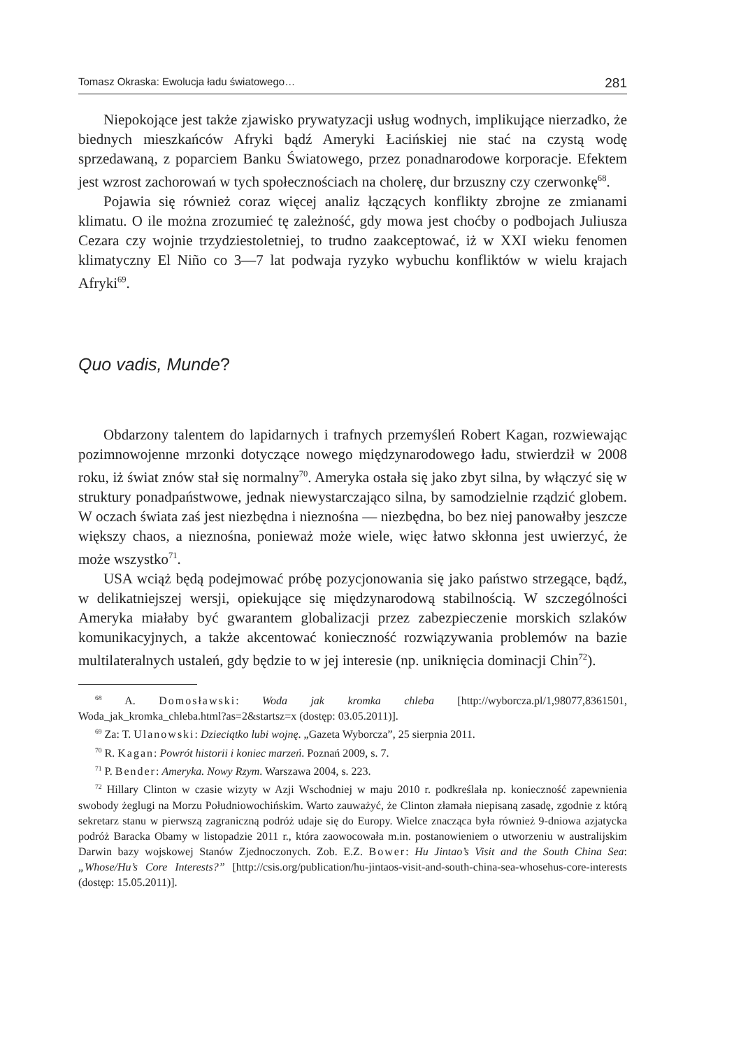Tomasz Okraska: Ewolucja ładu światowego… 281
Niepokojące jest także zjawisko prywatyzacji usług wodnych, implikujące nierzadko, że biednych mieszkańców Afryki bądź Ameryki Łacińskiej nie stać na czystą wodę sprzedawaną, z poparciem Banku Światowego, przez ponadnarodowe korporacje. Efektem jest wzrost zachorowań w tych społecznościach na cholerę, dur brzuszny czy czerwonkę<sup>68</sup>.
Pojawia się również coraz więcej analiz łączących konflikty zbrojne ze zmianami klimatu. O ile można zrozumieć tę zależność, gdy mowa jest choćby o podbojach Juliusza Cezara czy wojnie trzydziestoletniej, to trudno zaakceptować, iż w XXI wieku fenomen klimatyczny El Niño co 3—7 lat podwaja ryzyko wybuchu konfliktów w wielu krajach Afryki<sup>69</sup>.
Quo vadis, Munde?
Obdarzony talentem do lapidarnych i trafnych przemyśleń Robert Kagan, rozwiewając pozimnowojenne mrzonki dotyczące nowego międzynarodowego ładu, stwierdził w 2008 roku, iż świat znów stał się normalny<sup>70</sup>. Ameryka ostała się jako zbyt silna, by włączyć się w struktury ponadpaństwowe, jednak niewystarczająco silna, by samodzielnie rządzić globem. W oczach świata zaś jest niezbędna i nieznośna — niezbędna, bo bez niej panowałby jeszcze większy chaos, a nieznośna, ponieważ może wiele, więc łatwo skłonna jest uwierzyć, że może wszystko<sup>71</sup>.
USA wciąż będą podejmować próbę pozycjonowania się jako państwo strzegące, bądź, w delikatniejszej wersji, opiekujące się międzynarodową stabilnością. W szczególności Ameryka miałaby być gwarantem globalizacji przez zabezpieczenie morskich szlaków komunikacyjnych, a także akcentować konieczność rozwiązywania problemów na bazie multilateralnych ustaleń, gdy będzie to w jej interesie (np. uniknięcia dominacji Chin<sup>72</sup>).
<sup>68</sup> A. Domosławski: Woda jak kromka chleba [http://wyborcza.pl/1,98077,8361501, Woda_jak_kromka_chleba.html?as=2&startsz=x (dostęp: 03.05.2011)].
<sup>69</sup> Za: T. Ulanowski: Dzieciątko lubi wojnę. „Gazeta Wyborcza”, 25 sierpnia 2011.
<sup>70</sup> R. Kagan: Powrót historii i koniec marzeń. Poznań 2009, s. 7.
<sup>71</sup> P. Bender: Ameryka. Nowy Rzym. Warszawa 2004, s. 223.
<sup>72</sup> Hillary Clinton w czasie wizyty w Azji Wschodniej w maju 2010 r. podkreślała np. konieczność zapewnienia swobody żeglugi na Morzu Południowochińskim. Warto zauważyć, że Clinton złamała niepisaną zasadę, zgodnie z którą sekretarz stanu w pierwszą zagraniczną podróż udaje się do Europy. Wielce znacząca była również 9-dniowa azjatycka podróż Baracka Obamy w listopadzie 2011 r., która zaowocowała m.in. postanowieniem o utworzeniu w australijskim Darwin bazy wojskowej Stanów Zjednoczonych. Zob. E.Z. Bower: Hu Jintao’s Visit and the South China Sea: „Whose/Hu’s Core Interests?” [http://csis.org/publication/hu-jintaos-visit-and-south-china-sea-whosehus-core-interests (dostęp: 15.05.2011)].